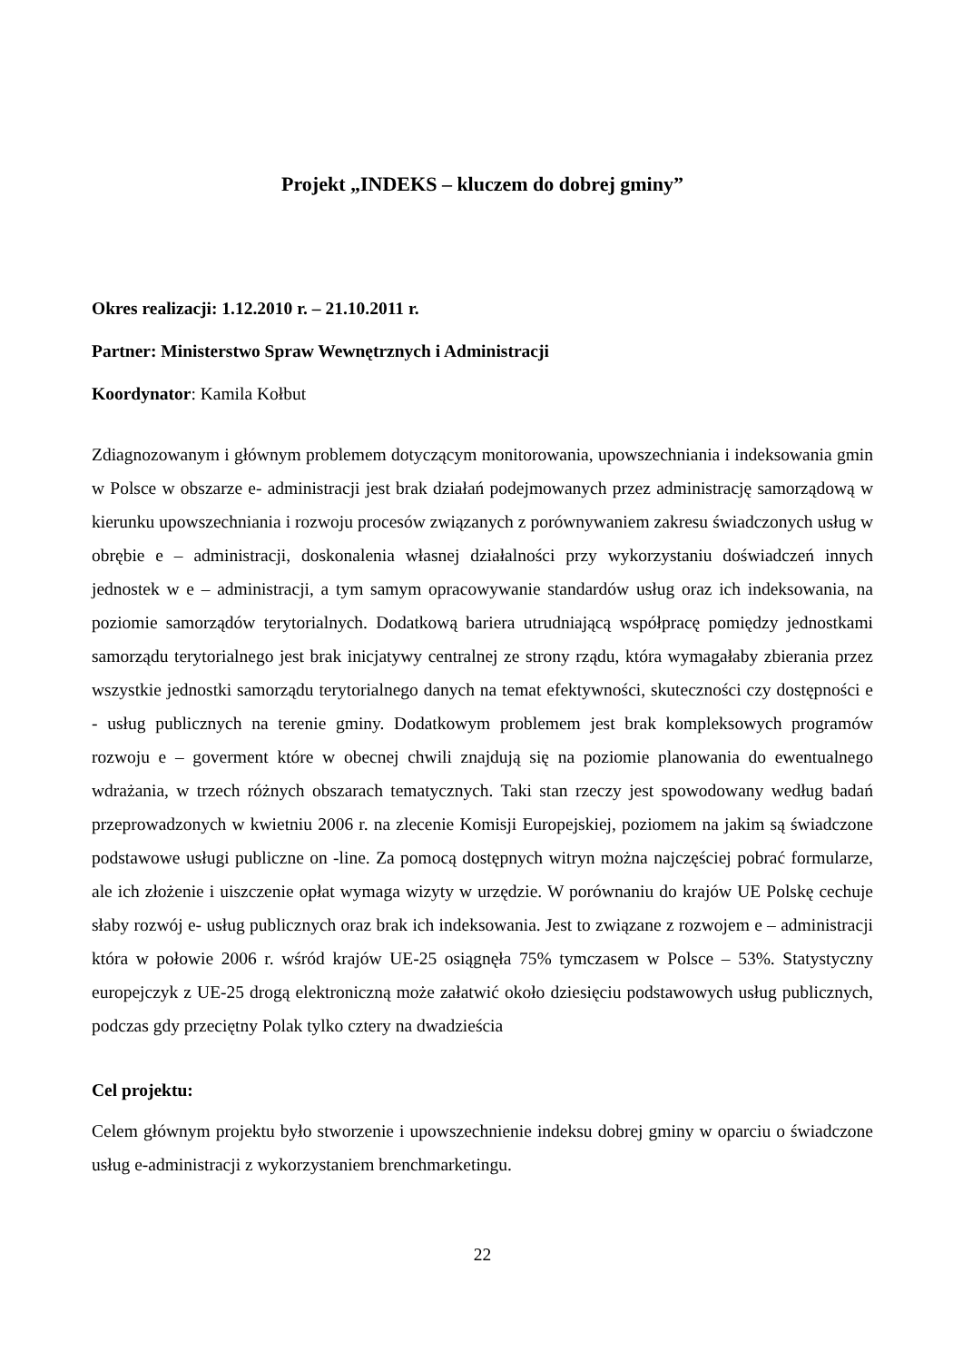Projekt „INDEKS – kluczem do dobrej gminy”
Okres realizacji: 1.12.2010 r. – 21.10.2011 r.
Partner: Ministerstwo Spraw Wewnętrznych i Administracji
Koordynator: Kamila Kołbut
Zdiagnozowanym i głównym problemem dotyczącym monitorowania, upowszechniania i indeksowania gmin w Polsce w obszarze e- administracji jest brak działań podejmowanych przez administrację samorządową w kierunku upowszechniania i rozwoju procesów związanych z porównywaniem zakresu świadczonych usług w obrębie e – administracji, doskonalenia własnej działalności przy wykorzystaniu doświadczeń innych jednostek w e – administracji, a tym samym opracowywanie standardów usług oraz ich indeksowania, na poziomie samorządów terytorialnych. Dodatkową bariera utrudniającą współpracę pomiędzy jednostkami samorządu terytorialnego jest brak inicjatywy centralnej ze strony rządu, która wymagałaby zbierania przez wszystkie jednostki samorządu terytorialnego danych na temat efektywności, skuteczności czy dostępności e - usług publicznych na terenie gminy. Dodatkowym problemem jest brak kompleksowych programów rozwoju e – goverment które w obecnej chwili znajdują się na poziomie planowania do ewentualnego wdrażania, w trzech różnych obszarach tematycznych. Taki stan rzeczy jest spowodowany według badań przeprowadzonych w kwietniu 2006 r. na zlecenie Komisji Europejskiej, poziomem na jakim są świadczone podstawowe usługi publiczne on -line. Za pomocą dostępnych witryn można najczęściej pobrać formularze, ale ich złożenie i uiszczenie opłat wymaga wizyty w urzędzie. W porównaniu do krajów UE Polskę cechuje słaby rozwój e- usług publicznych oraz brak ich indeksowania. Jest to związane z rozwojem e – administracji która w połowie 2006 r. wśród krajów UE-25 osiągnęła 75% tymczasem w Polsce – 53%. Statystyczny europejczyk z UE-25 drogą elektroniczną może załatwić około dziesięciu podstawowych usług publicznych, podczas gdy przeciętny Polak tylko cztery na dwadzieścia
Cel projektu:
Celem głównym projektu było stworzenie i upowszechnienie indeksu dobrej gminy w oparciu o świadczone usług e-administracji z wykorzystaniem brenchmarketingu.
22